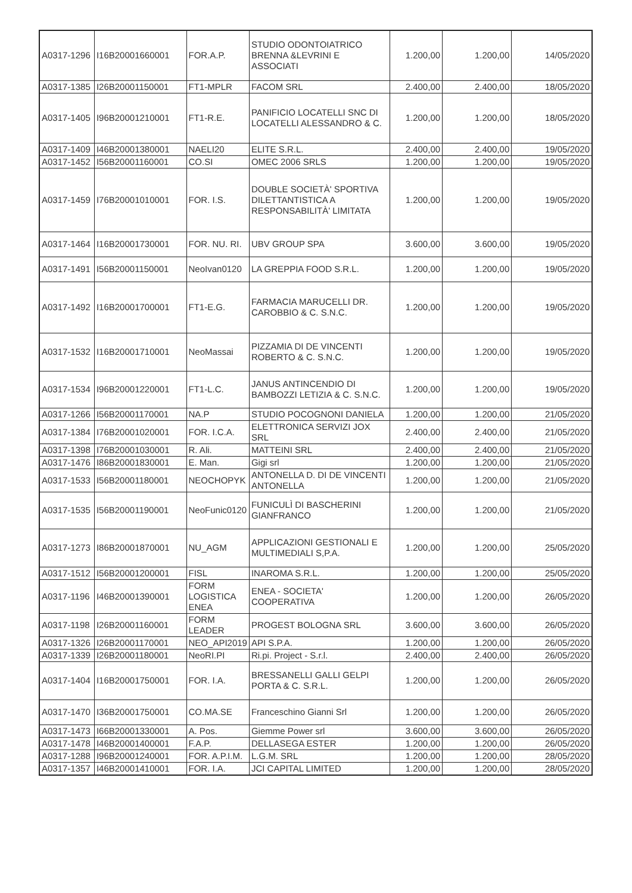| A0317-1296 | I16B20001660001 | FOR.A.P. | STUDIO ODONTOIATRICO BRENNA &LEVRINI E ASSOCIATI | 1.200,00 | 1.200,00 | 14/05/2020 |
| A0317-1385 | I26B20001150001 | FT1-MPLR | FACOM SRL | 2.400,00 | 2.400,00 | 18/05/2020 |
| A0317-1405 | I96B20001210001 | FT1-R.E. | PANIFICIO LOCATELLI SNC DI LOCATELLI ALESSANDRO & C. | 1.200,00 | 1.200,00 | 18/05/2020 |
| A0317-1409 | I46B20001380001 | NAELI20 | ELITE S.R.L. | 2.400,00 | 2.400,00 | 19/05/2020 |
| A0317-1452 | I56B20001160001 | CO.SI | OMEC 2006 SRLS | 1.200,00 | 1.200,00 | 19/05/2020 |
| A0317-1459 | I76B20001010001 | FOR. I.S. | DOUBLE SOCIETÀ' SPORTIVA DILETTANTISTICA A RESPONSABILITÀ' LIMITATA | 1.200,00 | 1.200,00 | 19/05/2020 |
| A0317-1464 | I16B20001730001 | FOR. NU. RI. | UBV GROUP SPA | 3.600,00 | 3.600,00 | 19/05/2020 |
| A0317-1491 | I56B20001150001 | NeoIvan0120 | LA GREPPIA FOOD S.R.L. | 1.200,00 | 1.200,00 | 19/05/2020 |
| A0317-1492 | I16B20001700001 | FT1-E.G. | FARMACIA MARUCELLI DR. CAROBBIO & C. S.N.C. | 1.200,00 | 1.200,00 | 19/05/2020 |
| A0317-1532 | I16B20001710001 | NeoMassai | PIZZAMIA DI DE VINCENTI ROBERTO & C. S.N.C. | 1.200,00 | 1.200,00 | 19/05/2020 |
| A0317-1534 | I96B20001220001 | FT1-L.C. | JANUS ANTINCENDIO DI BAMBOZZI LETIZIA & C. S.N.C. | 1.200,00 | 1.200,00 | 19/05/2020 |
| A0317-1266 | I56B20001170001 | NA.P | STUDIO POCOGNONI DANIELA | 1.200,00 | 1.200,00 | 21/05/2020 |
| A0317-1384 | I76B20001020001 | FOR. I.C.A. | ELETTRONICA SERVIZI JOX SRL | 2.400,00 | 2.400,00 | 21/05/2020 |
| A0317-1398 | I76B20001030001 | R. Ali. | MATTEINI SRL | 2.400,00 | 2.400,00 | 21/05/2020 |
| A0317-1476 | I86B20001830001 | E. Man. | Gigi srl | 1.200,00 | 1.200,00 | 21/05/2020 |
| A0317-1533 | I56B20001180001 | NEOCHOPYK | ANTONELLA D. DI DE VINCENTI ANTONELLA | 1.200,00 | 1.200,00 | 21/05/2020 |
| A0317-1535 | I56B20001190001 | NeoFunic0120 | FUNICULÌ DI BASCHERINI GIANFRANCO | 1.200,00 | 1.200,00 | 21/05/2020 |
| A0317-1273 | I86B20001870001 | NU_AGM | APPLICAZIONI GESTIONALI E MULTIMEDIALI S,P.A. | 1.200,00 | 1.200,00 | 25/05/2020 |
| A0317-1512 | I56B20001200001 | FISL | INAROMA S.R.L. | 1.200,00 | 1.200,00 | 25/05/2020 |
| A0317-1196 | I46B20001390001 | FORM LOGISTICA ENEA | ENEA - SOCIETA' COOPERATIVA | 1.200,00 | 1.200,00 | 26/05/2020 |
| A0317-1198 | I26B20001160001 | FORM LEADER | PROGEST BOLOGNA SRL | 3.600,00 | 3.600,00 | 26/05/2020 |
| A0317-1326 | I26B20001170001 | NEO_API2019 | API S.P.A. | 1.200,00 | 1.200,00 | 26/05/2020 |
| A0317-1339 | I26B20001180001 | NeoRI.PI | Ri.pi. Project - S.r.l. | 2.400,00 | 2.400,00 | 26/05/2020 |
| A0317-1404 | I16B20001750001 | FOR. I.A. | BRESSANELLI GALLI GELPI PORTA & C. S.R.L. | 1.200,00 | 1.200,00 | 26/05/2020 |
| A0317-1470 | I36B20001750001 | CO.MA.SE | Franceschino Gianni Srl | 1.200,00 | 1.200,00 | 26/05/2020 |
| A0317-1473 | I66B20001330001 | A. Pos. | Giemme Power srl | 3.600,00 | 3.600,00 | 26/05/2020 |
| A0317-1478 | I46B20001400001 | F.A.P. | DELLASEGA ESTER | 1.200,00 | 1.200,00 | 26/05/2020 |
| A0317-1288 | I96B20001240001 | FOR. A.P.I.M. | L.G.M. SRL | 1.200,00 | 1.200,00 | 28/05/2020 |
| A0317-1357 | I46B20001410001 | FOR. I.A. | JCI CAPITAL LIMITED | 1.200,00 | 1.200,00 | 28/05/2020 |